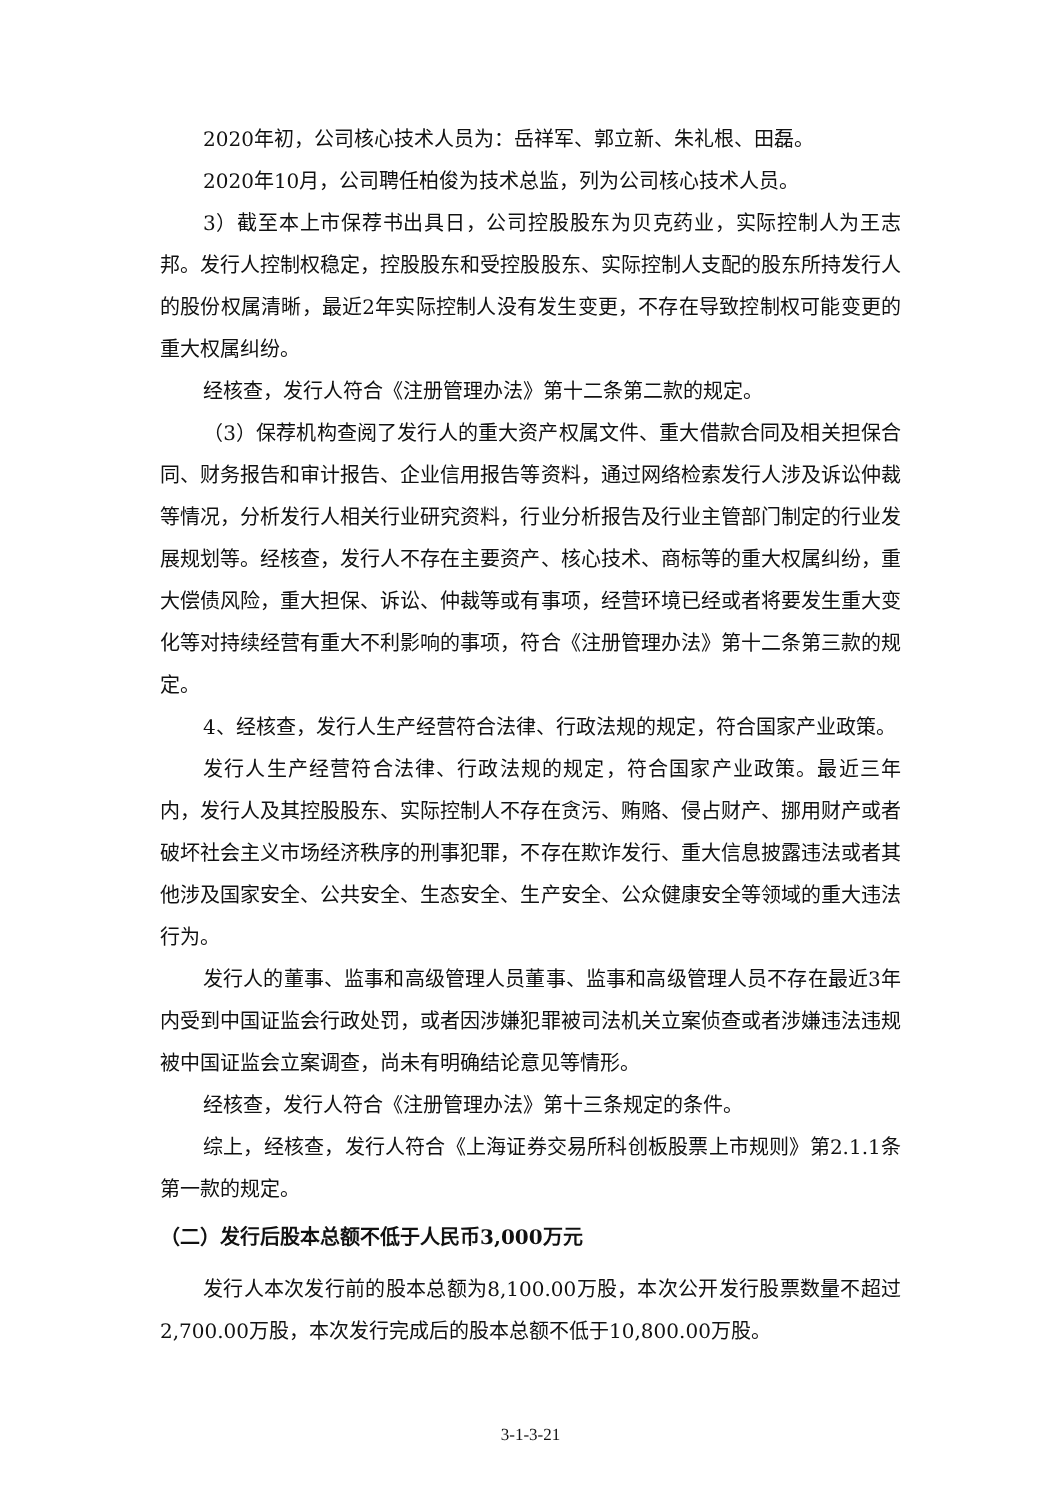2020年初，公司核心技术人员为：岳祥军、郭立新、朱礼根、田磊。
2020年10月，公司聘任柏俊为技术总监，列为公司核心技术人员。
3）截至本上市保荐书出具日，公司控股股东为贝克药业，实际控制人为王志邦。发行人控制权稳定，控股股东和受控股股东、实际控制人支配的股东所持发行人的股份权属清晰，最近2年实际控制人没有发生变更，不存在导致控制权可能变更的重大权属纠纷。
经核查，发行人符合《注册管理办法》第十二条第二款的规定。
（3）保荐机构查阅了发行人的重大资产权属文件、重大借款合同及相关担保合同、财务报告和审计报告、企业信用报告等资料，通过网络检索发行人涉及诉讼仲裁等情况，分析发行人相关行业研究资料，行业分析报告及行业主管部门制定的行业发展规划等。经核查，发行人不存在主要资产、核心技术、商标等的重大权属纠纷，重大偿债风险，重大担保、诉讼、仲裁等或有事项，经营环境已经或者将要发生重大变化等对持续经营有重大不利影响的事项，符合《注册管理办法》第十二条第三款的规定。
4、经核查，发行人生产经营符合法律、行政法规的规定，符合国家产业政策。
发行人生产经营符合法律、行政法规的规定，符合国家产业政策。最近三年内，发行人及其控股股东、实际控制人不存在贪污、贿赂、侵占财产、挪用财产或者破坏社会主义市场经济秩序的刑事犯罪，不存在欺诈发行、重大信息披露违法或者其他涉及国家安全、公共安全、生态安全、生产安全、公众健康安全等领域的重大违法行为。
发行人的董事、监事和高级管理人员董事、监事和高级管理人员不存在最近3年内受到中国证监会行政处罚，或者因涉嫌犯罪被司法机关立案侦查或者涉嫌违法违规被中国证监会立案调查，尚未有明确结论意见等情形。
经核查，发行人符合《注册管理办法》第十三条规定的条件。
综上，经核查，发行人符合《上海证券交易所科创板股票上市规则》第2.1.1条第一款的规定。
（二）发行后股本总额不低于人民币3,000万元
发行人本次发行前的股本总额为8,100.00万股，本次公开发行股票数量不超过2,700.00万股，本次发行完成后的股本总额不低于10,800.00万股。
3-1-3-21